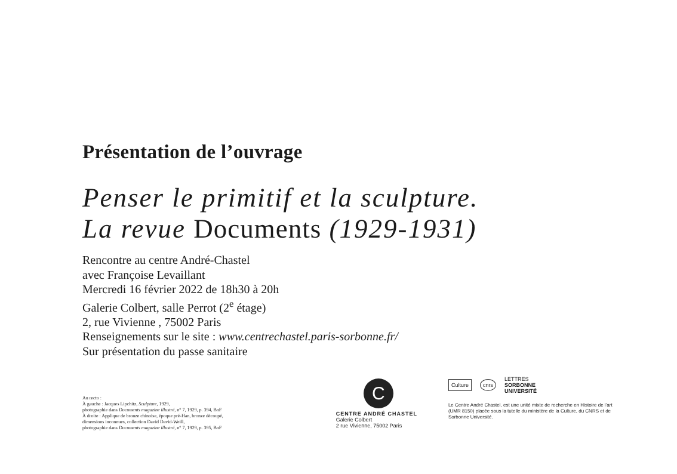Présentation de l’ouvrage
Penser le primitif et la sculpture.
La revue Documents (1929-1931)
Rencontre au centre André-Chastel
avec Françoise Levaillant
Mercredi 16 février 2022 de 18h30 à 20h
Galerie Colbert, salle Perrot (2<sup>e</sup> étage)
2, rue Vivienne , 75002 Paris
Renseignements sur le site : www.centrechastel.paris-sorbonne.fr/
Sur présentation du passe sanitaire
Au recto :
À gauche : Jacques Lipchitz, Sculpture, 1929,
photographie dans Documents magazine illustré, n° 7, 1929, p. 394, BnF
À droite : Applique de bronze chinoise, époque pré-Han, bronze découpé,
dimensions inconnues, collection David David-Weill,
photographie dans Documents magazine illustré, n° 7, 1929, p. 395, BnF
C
CENTRE ANDRÉ CHASTEL
Galerie Colbert
2 rue Vivienne, 75002 Paris
Culture cnrs LETTRES
SORBONNE
UNIVERSITÉ
Le Centre André Chastel, est une unité mixte de recherche en Histoire de l’art (UMR 8150) placée sous la tutelle du ministère de la Culture, du CNRS et de Sorbonne Université.